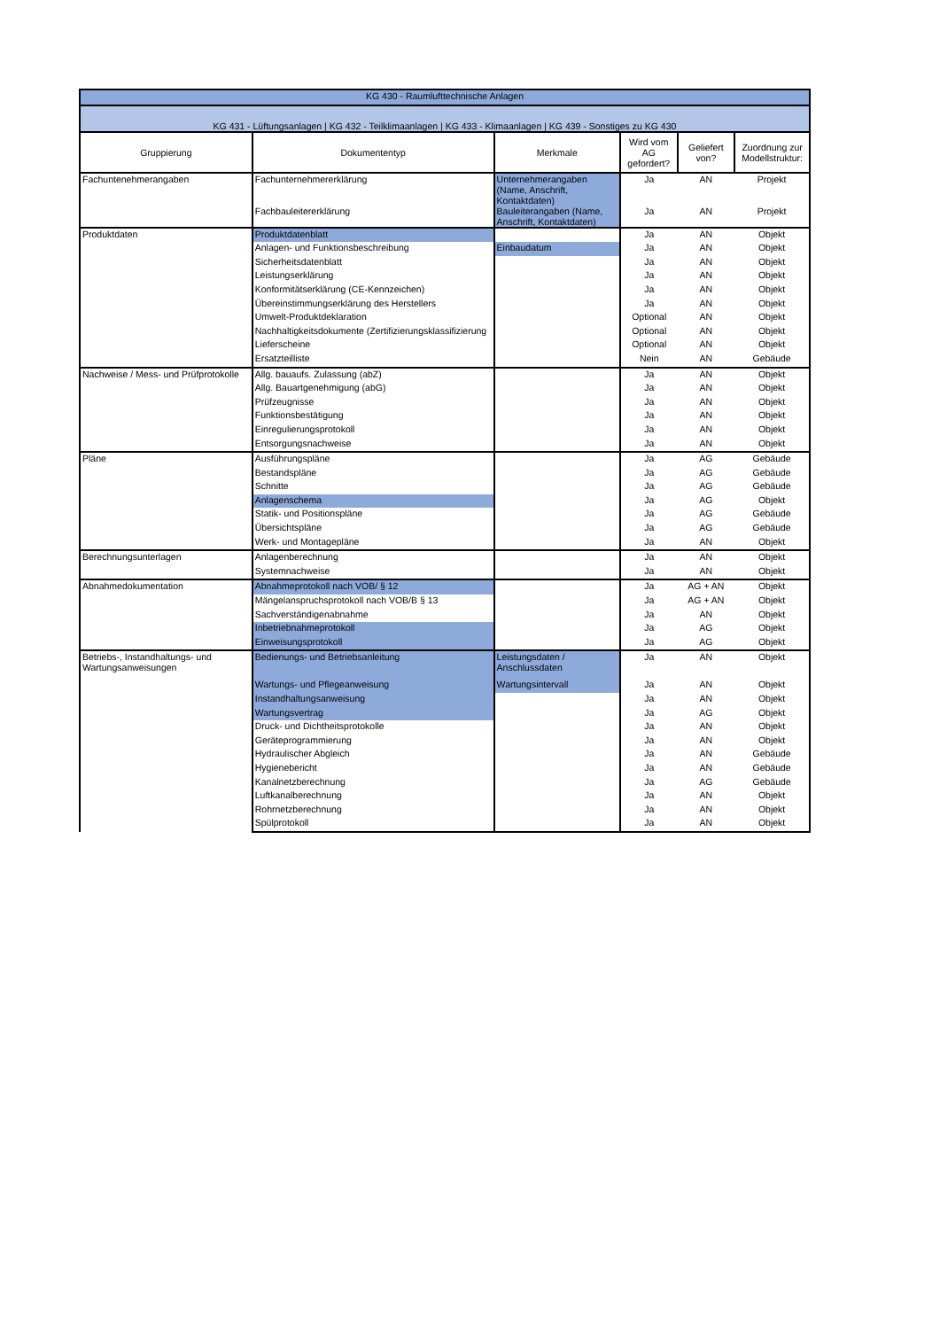| KG 430 - Raumlufttechnische Anlagen | | | | | |
| KG 431 - Lüftungsanlagen / KG 432 - Teilklimaanlagen / KG 433 - Klimaanlagen / KG 439 - Sonstiges zu KG 430 | | | | | |
| Gruppierung | Dokumententyp | Merkmale | Wird vom AG gefordert? | Geliefert von? | Zuordnung zur Modellstruktur: |
| Fachuntenehmerangaben | Fachunternehmererklärung | Unternehmerangaben (Name, Anschrift, Kontaktdaten) | Ja | AN | Projekt |
| | Fachbauleitererklärung | Bauleiterangaben (Name, Anschrift, Kontaktdaten) | Ja | AN | Projekt |
| Produktdaten | Produktdatenblatt | | Ja | AN | Objekt |
| | Anlagen- und Funktionsbeschreibung | Einbaudatum | Ja | AN | Objekt |
| | Sicherheitsdatenblatt | | Ja | AN | Objekt |
| | Leistungserklärung | | Ja | AN | Objekt |
| | Konformitätserklärung (CE-Kennzeichen) | | Ja | AN | Objekt |
| | Übereinstimmungserklärung des Herstellers | | Ja | AN | Objekt |
| | Umwelt-Produktdeklaration | | Optional | AN | Objekt |
| | Nachhaltigkeitsdokumente (Zertifizierungsklassifizierung | | Optional | AN | Objekt |
| | Lieferscheine | | Optional | AN | Objekt |
| | Ersatzteilliste | | Nein | AN | Gebäude |
| Nachweise / Mess- und Prüfprotokolle | Allg. bauaufs. Zulassung (abZ) | | Ja | AN | Objekt |
| | Allg. Bauartgenehmigung (abG) | | Ja | AN | Objekt |
| | Prüfzeugnisse | | Ja | AN | Objekt |
| | Funktionsbestätigung | | Ja | AN | Objekt |
| | Einregulierungsprotokoll | | Ja | AN | Objekt |
| | Entsorgungsnachweise | | Ja | AN | Objekt |
| Pläne | Ausführungspläne | | Ja | AG | Gebäude |
| | Bestandspläne | | Ja | AG | Gebäude |
| | Schnitte | | Ja | AG | Gebäude |
| | Anlagenschema | | Ja | AG | Objekt |
| | Statik- und Positionspläne | | Ja | AG | Gebäude |
| | Übersichtspläne | | Ja | AG | Gebäude |
| | Werk- und Montagepläne | | Ja | AN | Objekt |
| Berechnungsunterlagen | Anlagenberechnung | | Ja | AN | Objekt |
| | Systemnachweise | | Ja | AN | Objekt |
| Abnahmedokumentation | Abnahmeprotokoll nach VOB/ § 12 | | Ja | AG + AN | Objekt |
| | Mängelanspruchsprotokoll nach VOB/B § 13 | | Ja | AG + AN | Objekt |
| | Sachverständigenabnahme | | Ja | AN | Objekt |
| | Inbetriebnahmeprotokoll | | Ja | AG | Objekt |
| | Einweisungsprotokoll | | Ja | AG | Objekt |
| Betriebs-, Instandhaltungs- und Wartungsanweisungen | Bedienungs- und Betriebsanleitung | Leistungsdaten / Anschlussdaten | Ja | AN | Objekt |
| | Wartungs- und Pflegeanweisung | Wartungsintervall | Ja | AN | Objekt |
| | Instandhaltungsanweisung | | Ja | AN | Objekt |
| | Wartungsvertrag | | Ja | AG | Objekt |
| | Druck- und Dichtheitsprotokolle | | Ja | AN | Objekt |
| | Geräteprogrammierung | | Ja | AN | Objekt |
| | Hydraulischer Abgleich | | Ja | AN | Gebäude |
| | Hygienebericht | | Ja | AN | Gebäude |
| | Kanalnetzberechnung | | Ja | AG | Gebäude |
| | Luftkanalberechnung | | Ja | AN | Objekt |
| | Rohrnetzberechnung | | Ja | AN | Objekt |
| | Spülprotokoll | | Ja | AN | Objekt |